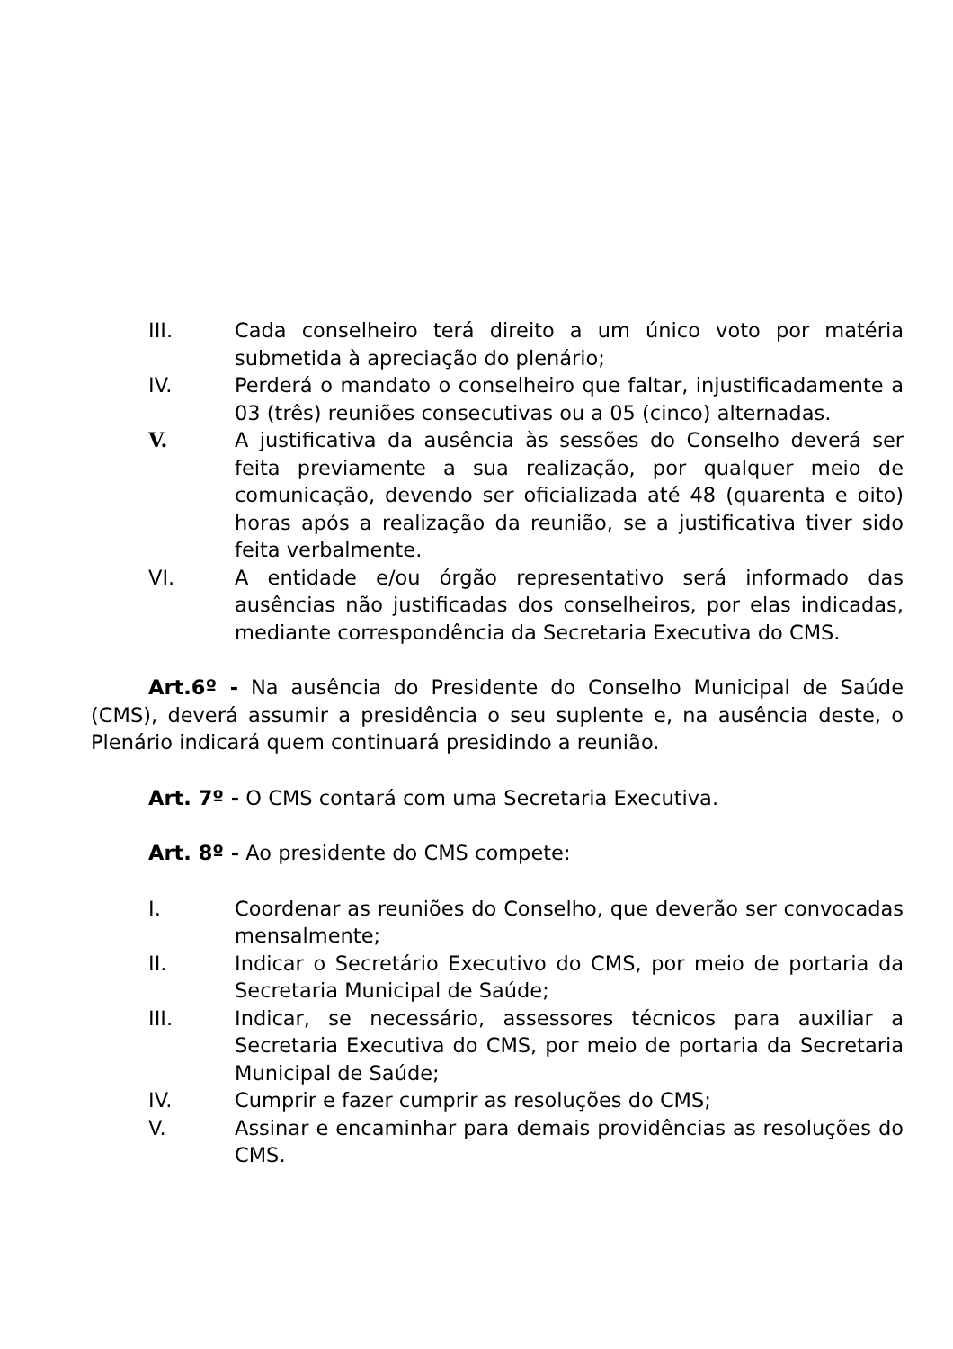III. Cada conselheiro terá direito a um único voto por matéria submetida à apreciação do plenário;
IV. Perderá o mandato o conselheiro que faltar, injustificadamente a 03 (três) reuniões consecutivas ou a 05 (cinco) alternadas.
V. A justificativa da ausência às sessões do Conselho deverá ser feita previamente a sua realização, por qualquer meio de comunicação, devendo ser oficializada até 48 (quarenta e oito) horas após a realização da reunião, se a justificativa tiver sido feita verbalmente.
VI. A entidade e/ou órgão representativo será informado das ausências não justificadas dos conselheiros, por elas indicadas, mediante correspondência da Secretaria Executiva do CMS.
Art.6º - Na ausência do Presidente do Conselho Municipal de Saúde (CMS), deverá assumir a presidência o seu suplente e, na ausência deste, o Plenário indicará quem continuará presidindo a reunião.
Art. 7º - O CMS contará com uma Secretaria Executiva.
Art. 8º - Ao presidente do CMS compete:
I. Coordenar as reuniões do Conselho, que deverão ser convocadas mensalmente;
II. Indicar o Secretário Executivo do CMS, por meio de portaria da Secretaria Municipal de Saúde;
III. Indicar, se necessário, assessores técnicos para auxiliar a Secretaria Executiva do CMS, por meio de portaria da Secretaria Municipal de Saúde;
IV. Cumprir e fazer cumprir as resoluções do CMS;
V. Assinar e encaminhar para demais providências as resoluções do CMS.